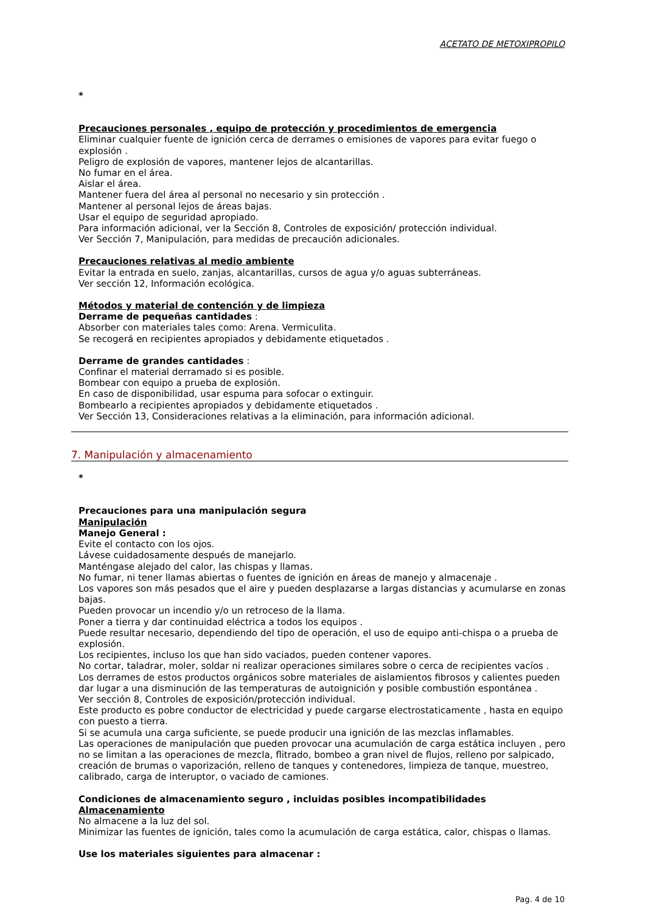ACETATO DE METOXIPROPILO
*
Precauciones personales , equipo de protección y procedimientos de emergencia
Eliminar cualquier fuente de ignición cerca de derrames o emisiones de vapores para evitar fuego o explosión .
Peligro de explosión de vapores, mantener lejos de alcantarillas.
No fumar en el área.
Aislar el área.
Mantener fuera del área al personal no necesario y sin protección .
Mantener al personal lejos de áreas bajas.
Usar el equipo de seguridad apropiado.
Para información adicional, ver la Sección 8, Controles de exposición/ protección individual.
Ver Sección 7, Manipulación, para medidas de precaución adicionales.
Precauciones relativas al medio ambiente
Evitar la entrada en suelo, zanjas, alcantarillas, cursos de agua y/o aguas subterráneas.
Ver sección 12, Información ecológica.
Métodos y material de contención y de limpieza
Derrame de pequeñas cantidades :
Absorber con materiales tales como: Arena. Vermiculita.
Se recogerá en recipientes apropiados y debidamente etiquetados .
Derrame de grandes cantidades :
Confinar el material derramado si es posible.
Bombear con equipo a prueba de explosión.
En caso de disponibilidad, usar espuma para sofocar o extinguir.
Bombearlo a recipientes apropiados y debidamente etiquetados .
Ver Sección 13, Consideraciones relativas a la eliminación, para información adicional.
7. Manipulación y almacenamiento
*
Precauciones para una manipulación segura
Manipulación
Manejo General :
Evite el contacto con los ojos.
Lávese cuidadosamente después de manejarlo.
Manténgase alejado del calor, las chispas y llamas.
No fumar, ni tener llamas abiertas o fuentes de ignición en áreas de manejo y almacenaje .
Los vapores son más pesados que el aire y pueden desplazarse a largas distancias y acumularse en zonas bajas.
Pueden provocar un incendio y/o un retroceso de la llama.
Poner a tierra y dar continuidad eléctrica a todos los equipos .
Puede resultar necesario, dependiendo del tipo de operación, el uso de equipo anti-chispa o a prueba de explosión.
Los recipientes, incluso los que han sido vaciados, pueden contener vapores.
No cortar, taladrar, moler, soldar ni realizar operaciones similares sobre o cerca de recipientes vacíos .
Los derrames de estos productos orgánicos sobre materiales de aislamientos fibrosos y calientes pueden dar lugar a una disminución de las temperaturas de autoignición y posible combustión espontánea .
Ver sección 8, Controles de exposición/protección individual.
Este producto es pobre conductor de electricidad y puede cargarse electrostaticamente , hasta en equipo con puesto a tierra.
Si se acumula una carga suficiente, se puede producir una ignición de las mezclas inflamables.
Las operaciones de manipulación que pueden provocar una acumulación de carga estática incluyen , pero no se limitan a las operaciones de mezcla, flitrado, bombeo a gran nivel de flujos, relleno por salpicado, creación de brumas o vaporización, relleno de tanques y contenedores, limpieza de tanque, muestreo, calibrado, carga de interuptor, o vaciado de camiones.
Condiciones de almacenamiento seguro , incluidas posibles incompatibilidades
Almacenamiento
No almacene a la luz del sol.
Minimizar las fuentes de ignición, tales como la acumulación de carga estática, calor, chispas o llamas.
Use los materiales siguientes para almacenar :
Pag. 4 de 10